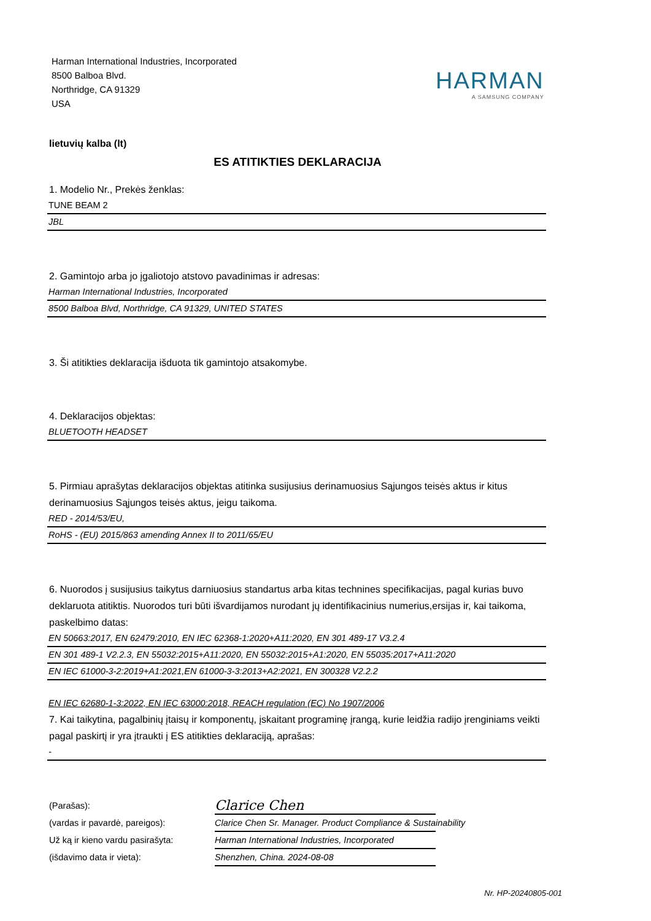Harman International Industries, Incorporated
8500 Balboa Blvd.
Northridge, CA 91329
USA
HARMAN
A SAMSUNG COMPANY
lietuvių kalba (lt)
ES ATITIKTIES DEKLARACIJA
1. Modelio Nr., Prekės ženklas:
TUNE BEAM 2
JBL
2. Gamintojo arba jo įgaliotojo atstovo pavadinimas ir adresas:
Harman International Industries, Incorporated
8500 Balboa Blvd, Northridge, CA 91329, UNITED STATES
3. Ši atitikties deklaracija išduota tik gamintojo atsakomybe.
4. Deklaracijos objektas:
BLUETOOTH HEADSET
5. Pirmiau aprašytas deklaracijos objektas atitinka susijusius derinamuosius Sąjungos teisės aktus ir kitus derinamuosius Sąjungos teisės aktus, jeigu taikoma.
RED - 2014/53/EU,
RoHS - (EU) 2015/863 amending Annex II to 2011/65/EU
6. Nuorodos į susijusius taikytus darniuosius standartus arba kitas technines specifikacijas, pagal kurias buvo deklaruota atitiktis. Nuorodos turi būti išvardijamos nurodant jų identifikacinius numerius,ersijas ir, kai taikoma, paskelbimo datas:
EN 50663:2017, EN 62479:2010, EN IEC 62368-1:2020+A11:2020, EN 301 489-17 V3.2.4
EN 301 489-1 V2.2.3, EN 55032:2015+A11:2020, EN 55032:2015+A1:2020, EN 55035:2017+A11:2020
EN IEC 61000-3-2:2019+A1:2021,EN 61000-3-3:2013+A2:2021, EN 300328 V2.2.2
EN IEC 62680-1-3:2022, EN IEC 63000:2018, REACH regulation (EC) No 1907/2006
7. Kai taikytina, pagalbinių įtaisų ir komponentų, įskaitant programinę įrangą, kurie leidžia radijo įrenginiams veikti pagal paskirtį ir yra įtraukti į ES atitikties deklaraciją, aprašas:
-
(Parašas):
Clarice Chen
(vardas ir pavardė, pareigos):
Clarice Chen Sr. Manager. Product Compliance & Sustainability
Už ką ir kieno vardu pasirašyta:
Harman International Industries, Incorporated
(išdavimo data ir vieta):
Shenzhen, China. 2024-08-08
Nr. HP-20240805-001